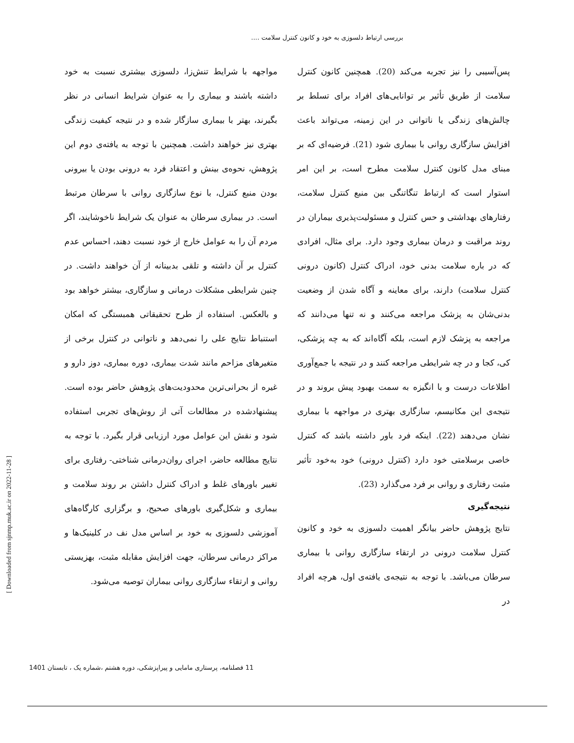بررسی ارتباط دلسوزی به خود و کانون کنترل سلامت ....
پس‌آسیبی را نیز تجربه می‌کند (20). همچنین کانون کنترل سلامت از طریق تأثیر بر توانایی‌های افراد برای تسلط بر چالش‌های زندگی یا ناتوانی در این زمینه، می‌تواند باعث افزایش سازگاری روانی با بیماری شود (21). فرضیه‌ای که بر مبنای مدل کانون کنترل سلامت مطرح است، بر این امر استوار است که ارتباط تنگاتنگی بین منبع کنترل سلامت، رفتارهای بهداشتی و حس کنترل و مسئولیت‌پذیری بیماران در روند مراقبت و درمان بیماری وجود دارد. برای مثال، افرادی که در باره سلامت بدنی خود، ادراک کنترل (کانون درونی کنترل سلامت) دارند، برای معاینه و آگاه شدن از وضعیت بدنی‌شان به پزشک مراجعه می‌کنند و نه تنها می‌دانند که مراجعه به پزشک لازم است، بلکه آگاه‌اند که به چه پزشکی، کی، کجا و در چه شرایطی مراجعه کنند و در نتیجه با جمع‌آوری اطلاعات درست و با انگیزه به سمت بهبود پیش بروند و در نتیجه‌ی این مکانیسم، سازگاری بهتری در مواجهه با بیماری نشان می‌دهند (22). اینکه فرد باور داشته باشد که کنترل خاصی برسلامتی خود دارد (کنترل درونی) خود به‌خود تأثیر مثبت رفتاری و روانی بر فرد می‌گذارد (23).
نتیجه‌گیری
نتایج پژوهش حاضر بیانگر اهمیت دلسوزی به خود و کانون کنترل سلامت درونی در ارتقاء سازگاری روانی با بیماری سرطان می‌باشد. با توجه به نتیجه‌ی یافته‌ی اول، هرچه افراد در
مواجهه با شرایط تنش‌زا، دلسوزی بیشتری نسبت به خود داشته باشند و بیماری را به عنوان شرایط انسانی در نظر بگیرند، بهتر با بیماری سازگار شده و در نتیجه کیفیت زندگی بهتری نیز خواهند داشت. همچنین با توجه به یافته‌ی دوم این پژوهش، نحوه‌ی بینش و اعتقاد فرد به درونی بودن یا بیرونی بودن منبع کنترل، با نوع سازگاری روانی با سرطان مرتبط است. در بیماری سرطان به عنوان یک شرایط ناخوشایند، اگر مردم آن را به عوامل خارج از خود نسبت دهند، احساس عدم کنترل بر آن داشته و تلقی بدبینانه از آن خواهند داشت. در چنین شرایطی مشکلات درمانی و سازگاری، بیشتر خواهد بود و بالعکس. استفاده از طرح تحقیقاتی همبستگی که امکان استنباط نتایج علی را نمی‌دهد و ناتوانی در کنترل برخی از متغیرهای مزاحم مانند شدت بیماری، دوره بیماری، دوز دارو و غیره از بحرانی‌ترین محدودیت‌های پژوهش حاضر بوده است. پیشنهادشده در مطالعات آتی از روش‌های تجربی استفاده شود و نقش این عوامل مورد ارزیابی قرار بگیرد. با توجه به نتایج مطالعه حاضر، اجرای روان‌درمانی شناختی- رفتاری برای تغییر باورهای غلط و ادراک کنترل داشتن بر روند سلامت و بیماری و شکل‌گیری باورهای صحیح، و برگزاری کارگاه‌های آموزشی دلسوزی به خود بر اساس مدل نف در کلینیک‌ها و مراکز درمانی سرطان، جهت افزایش مقابله مثبت، بهزیستی روانی و ارتقاء سازگاری روانی بیماران توصیه می‌شود.
[ Downloaded from sjnmp.muk.ac.ir on 2022-11-28 ]
11 فصلنامه، پرستاری مامایی و پیراپزشکی، دوره هشتم ،شماره یک ، تابستان 1401